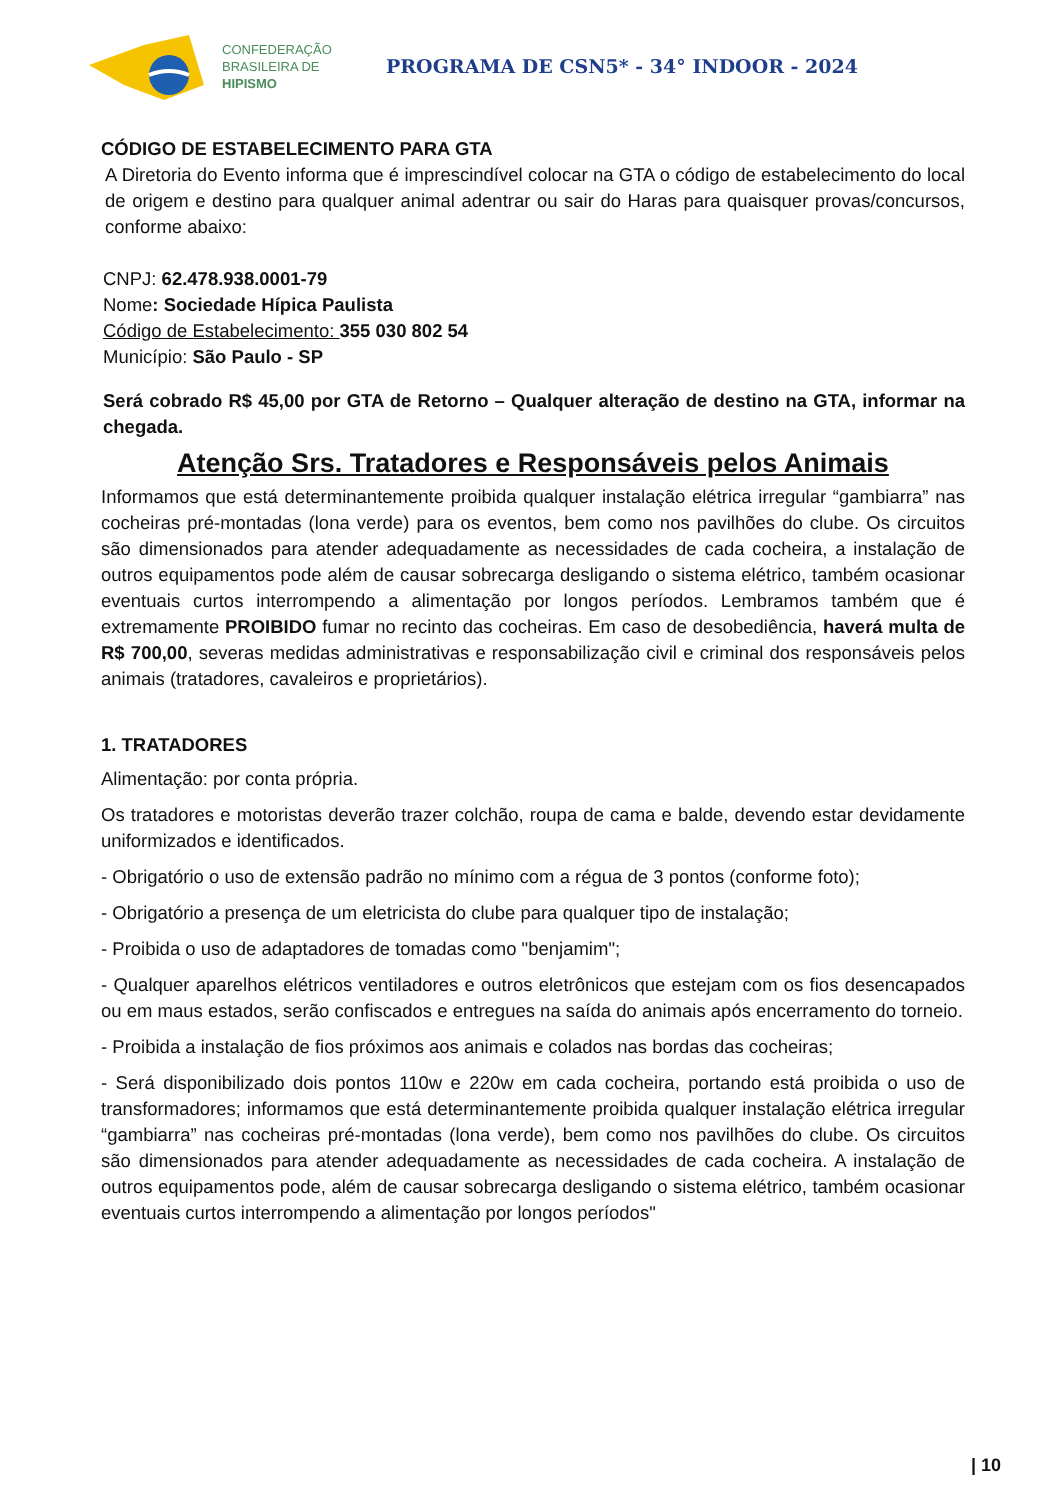CONFEDERAÇÃO
BRASILEIRA DE
HIPISMO
PROGRAMA DE CSN5* - 34° INDOOR - 2024
CÓDIGO DE ESTABELECIMENTO PARA GTA
A Diretoria do Evento informa que é imprescindível colocar na GTA o código de estabelecimento do local de origem e destino para qualquer animal adentrar ou sair do Haras para quaisquer provas/concursos, conforme abaixo:
CNPJ: 62.478.938.0001-79
Nome: Sociedade Hípica Paulista
Código de Estabelecimento: 355 030 802 54
Município: São Paulo - SP
Será cobrado R$ 45,00 por GTA de Retorno – Qualquer alteração de destino na GTA, informar na chegada.
Atenção Srs. Tratadores e Responsáveis pelos Animais
Informamos que está determinantemente proibida qualquer instalação elétrica irregular “gambiarra” nas cocheiras pré-montadas (lona verde) para os eventos, bem como nos pavilhões do clube. Os circuitos são dimensionados para atender adequadamente as necessidades de cada cocheira, a instalação de outros equipamentos pode além de causar sobrecarga desligando o sistema elétrico, também ocasionar eventuais curtos interrompendo a alimentação por longos períodos. Lembramos também que é extremamente PROIBIDO fumar no recinto das cocheiras. Em caso de desobediência, haverá multa de R$ 700,00, severas medidas administrativas e responsabilização civil e criminal dos responsáveis pelos animais (tratadores, cavaleiros e proprietários).
1. TRATADORES
Alimentação: por conta própria.
Os tratadores e motoristas deverão trazer colchão, roupa de cama e balde, devendo estar devidamente uniformizados e identificados.
- Obrigatório o uso de extensão padrão no mínimo com a régua de 3 pontos (conforme foto);
- Obrigatório a presença de um eletricista do clube para qualquer tipo de instalação;
- Proibida o uso de adaptadores de tomadas como "benjamim";
- Qualquer aparelhos elétricos ventiladores e outros eletrônicos que estejam com os fios desencapados ou em maus estados, serão confiscados e entregues na saída do animais após encerramento do torneio.
- Proibida a instalação de fios próximos aos animais e colados nas bordas das cocheiras;
- Será disponibilizado dois pontos 110w e 220w em cada cocheira, portando está proibida o uso de transformadores; informamos que está determinantemente proibida qualquer instalação elétrica irregular “gambiarra” nas cocheiras pré-montadas (lona verde), bem como nos pavilhões do clube. Os circuitos são dimensionados para atender adequadamente as necessidades de cada cocheira. A instalação de outros equipamentos pode, além de causar sobrecarga desligando o sistema elétrico, também ocasionar eventuais curtos interrompendo a alimentação por longos períodos"
| 10